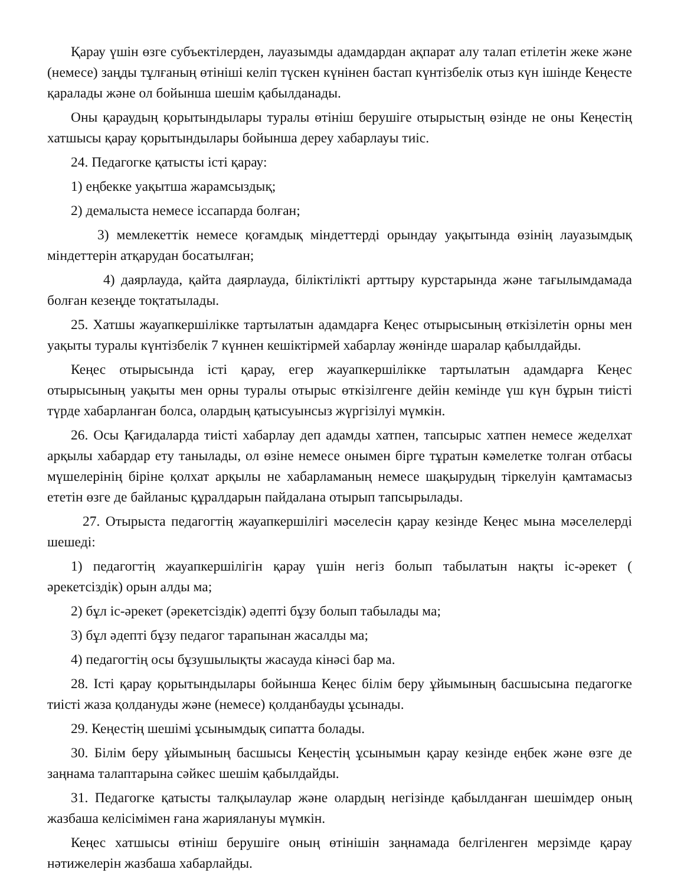Қарау үшін өзге субъектілерден, лауазымды адамдардан ақпарат алу талап етілетін жеке және (немесе) заңды тұлғаның өтініші келіп түскен күнінен бастап күнтізбелік отыз күн ішінде Кеңесте қаралады және ол бойынша шешім қабылданады.
Оны қараудың қорытындылары туралы өтініш берушіге отырыстың өзінде не оны Кеңестің хатшысы қарау қорытындылары бойынша дереу хабарлауы тиіс.
24. Педагогке қатысты істі қарау:
1) еңбекке уақытша жарамсыздық;
2) демалыста немесе іссапарда болған;
3) мемлекеттік немесе қоғамдық міндеттерді орындау уақытында өзінің лауазымдық міндеттерін атқарудан босатылған;
4) даярлауда, қайта даярлауда, біліктілікті арттыру курстарында және тағылымдамада болған кезеңде тоқтатылады.
25. Хатшы жауапкершілікке тартылатын адамдарға Кеңес отырысының өткізілетін орны мен уақыты туралы күнтізбелік 7 күннен кешіктірмей хабарлау жөнінде шаралар қабылдайды.
Кеңес отырысында істі қарау, егер жауапкершілікке тартылатын адамдарға Кеңес отырысының уақыты мен орны туралы отырыс өткізілгенге дейін кемінде үш күн бұрын тиісті түрде хабарланған болса, олардың қатысуынсыз жүргізілуі мүмкін.
26. Осы Қағидаларда тиісті хабарлау деп адамды хатпен, тапсырыс хатпен немесе жеделхат арқылы хабардар ету танылады, ол өзіне немесе онымен бірге тұратын кәмелетке толған отбасы мүшелерінің біріне қолхат арқылы не хабарламаның немесе шақырудың тіркелуін қамтамасыз ететін өзге де байланыс құралдарын пайдалана отырып тапсырылады.
27. Отырыста педагогтің жауапкершілігі мәселесін қарау кезінде Кеңес мына мәселелерді шешеді:
1) педагогтің жауапкершілігін қарау үшін негіз болып табылатын нақты іс-әрекет ( әрекетсіздік) орын алды ма;
2) бұл іс-әрекет (әрекетсіздік) әдепті бұзу болып табылады ма;
3) бұл әдепті бұзу педагог тарапынан жасалды ма;
4) педагогтің осы бұзушылықты жасауда кінәсі бар ма.
28. Істі қарау қорытындылары бойынша Кеңес білім беру ұйымының басшысына педагогке тиісті жаза қолдануды және (немесе) қолданбауды ұсынады.
29. Кеңестің шешімі ұсынымдық сипатта болады.
30. Білім беру ұйымының басшысы Кеңестің ұсынымын қарау кезінде еңбек және өзге де заңнама талаптарына сәйкес шешім қабылдайды.
31. Педагогке қатысты талқылаулар және олардың негізінде қабылданған шешімдер оның жазбаша келісімімен ғана жариялануы мүмкін.
Кеңес хатшысы өтініш берушіге оның өтінішін заңнамада белгіленген мерзімде қарау нәтижелерін жазбаша хабарлайды.